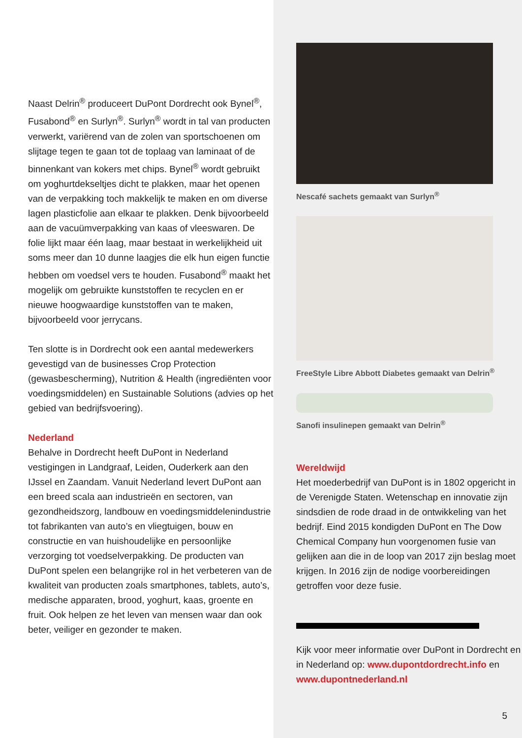Naast Delrin<sup>®</sup> produceert DuPont Dordrecht ook Bynel<sup>®</sup>, Fusabond<sup>®</sup> en Surlyn<sup>®</sup>. Surlyn<sup>®</sup> wordt in tal van producten verwerkt, variërend van de zolen van sportschoenen om slijtage tegen te gaan tot de toplaag van laminaat of de binnenkant van kokers met chips. Bynel<sup>®</sup> wordt gebruikt om yoghurtdekseltjes dicht te plakken, maar het openen van de verpakking toch makkelijk te maken en om diverse lagen plasticfolie aan elkaar te plakken. Denk bijvoorbeeld aan de vacuümverpakking van kaas of vleeswaren. De folie lijkt maar één laag, maar bestaat in werkelijkheid uit soms meer dan 10 dunne laagjes die elk hun eigen functie hebben om voedsel vers te houden. Fusabond<sup>®</sup> maakt het mogelijk om gebruikte kunststoffen te recyclen en er nieuwe hoogwaardige kunststoffen van te maken, bijvoorbeeld voor jerrycans.
Ten slotte is in Dordrecht ook een aantal medewerkers gevestigd van de businesses Crop Protection (gewasbescherming), Nutrition & Health (ingrediënten voor voedingsmiddelen) en Sustainable Solutions (advies op het gebied van bedrijfsvoering).
Nederland
Behalve in Dordrecht heeft DuPont in Nederland vestigingen in Landgraaf, Leiden, Ouderkerk aan den IJssel en Zaandam. Vanuit Nederland levert DuPont aan een breed scala aan industrieën en sectoren, van gezondheidszorg, landbouw en voedingsmiddelenindustrie tot fabrikanten van auto’s en vliegtuigen, bouw en constructie en van huishoudelijke en persoonlijke verzorging tot voedselverpakking. De producten van DuPont spelen een belangrijke rol in het verbeteren van de kwaliteit van producten zoals smartphones, tablets, auto’s, medische apparaten, brood, yoghurt, kaas, groente en fruit. Ook helpen ze het leven van mensen waar dan ook beter, veiliger en gezonder te maken.
Nescafé sachets gemaakt van Surlyn<sup>®</sup>
FreeStyle Libre Abbott Diabetes gemaakt van Delrin<sup>®</sup>
Sanofi insulinepen gemaakt van Delrin<sup>®</sup>
Wereldwijd
Het moederbedrijf van DuPont is in 1802 opgericht in de Verenigde Staten. Wetenschap en innovatie zijn sindsdien de rode draad in de ontwikkeling van het bedrijf. Eind 2015 kondigden DuPont en The Dow Chemical Company hun voorgenomen fusie van gelijken aan die in de loop van 2017 zijn beslag moet krijgen. In 2016 zijn de nodige voorbereidingen getroffen voor deze fusie.
Kijk voor meer informatie over DuPont in Dordrecht en in Nederland op: www.dupontdordrecht.info en www.dupontnederland.nl
5